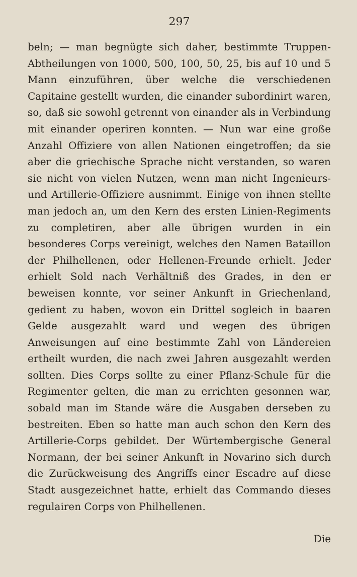297
beln; — man begnügte sich daher, bestimmte Truppen-Abtheilungen von 1000, 500, 100, 50, 25, bis auf 10 und 5 Mann einzuführen, über welche die verschiedenen Capitaine gestellt wurden, die einander subordinirt waren, so, daß sie sowohl getrennt von einander als in Verbindung mit einander operiren konnten. — Nun war eine große Anzahl Offiziere von allen Nationen eingetroffen; da sie aber die griechische Sprache nicht verstanden, so waren sie nicht von vielen Nutzen, wenn man nicht Ingenieurs- und Artillerie-Offiziere ausnimmt. Einige von ihnen stellte man jedoch an, um den Kern des ersten Linien-Regiments zu completiren, aber alle übrigen wurden in ein besonderes Corps vereinigt, welches den Namen Bataillon der Philhellenen, oder Hellenen-Freunde erhielt. Jeder erhielt Sold nach Verhältniß des Grades, in den er beweisen konnte, vor seiner Ankunft in Griechenland, gedient zu haben, wovon ein Drittel sogleich in baaren Gelde ausgezahlt ward und wegen des übrigen Anweisungen auf eine bestimmte Zahl von Ländereien ertheilt wurden, die nach zwei Jahren ausgezahlt werden sollten. Dies Corps sollte zu einer Pflanz-Schule für die Regimenter gelten, die man zu errichten gesonnen war, sobald man im Stande wäre die Ausgaben derseben zu bestreiten. Eben so hatte man auch schon den Kern des Artillerie-Corps gebildet. Der Würtembergische General Normann, der bei seiner Ankunft in Novarino sich durch die Zurückweisung des Angriffs einer Escadre auf diese Stadt ausgezeichnet hatte, erhielt das Commando dieses regulairen Corps von Philhellenen.
Die